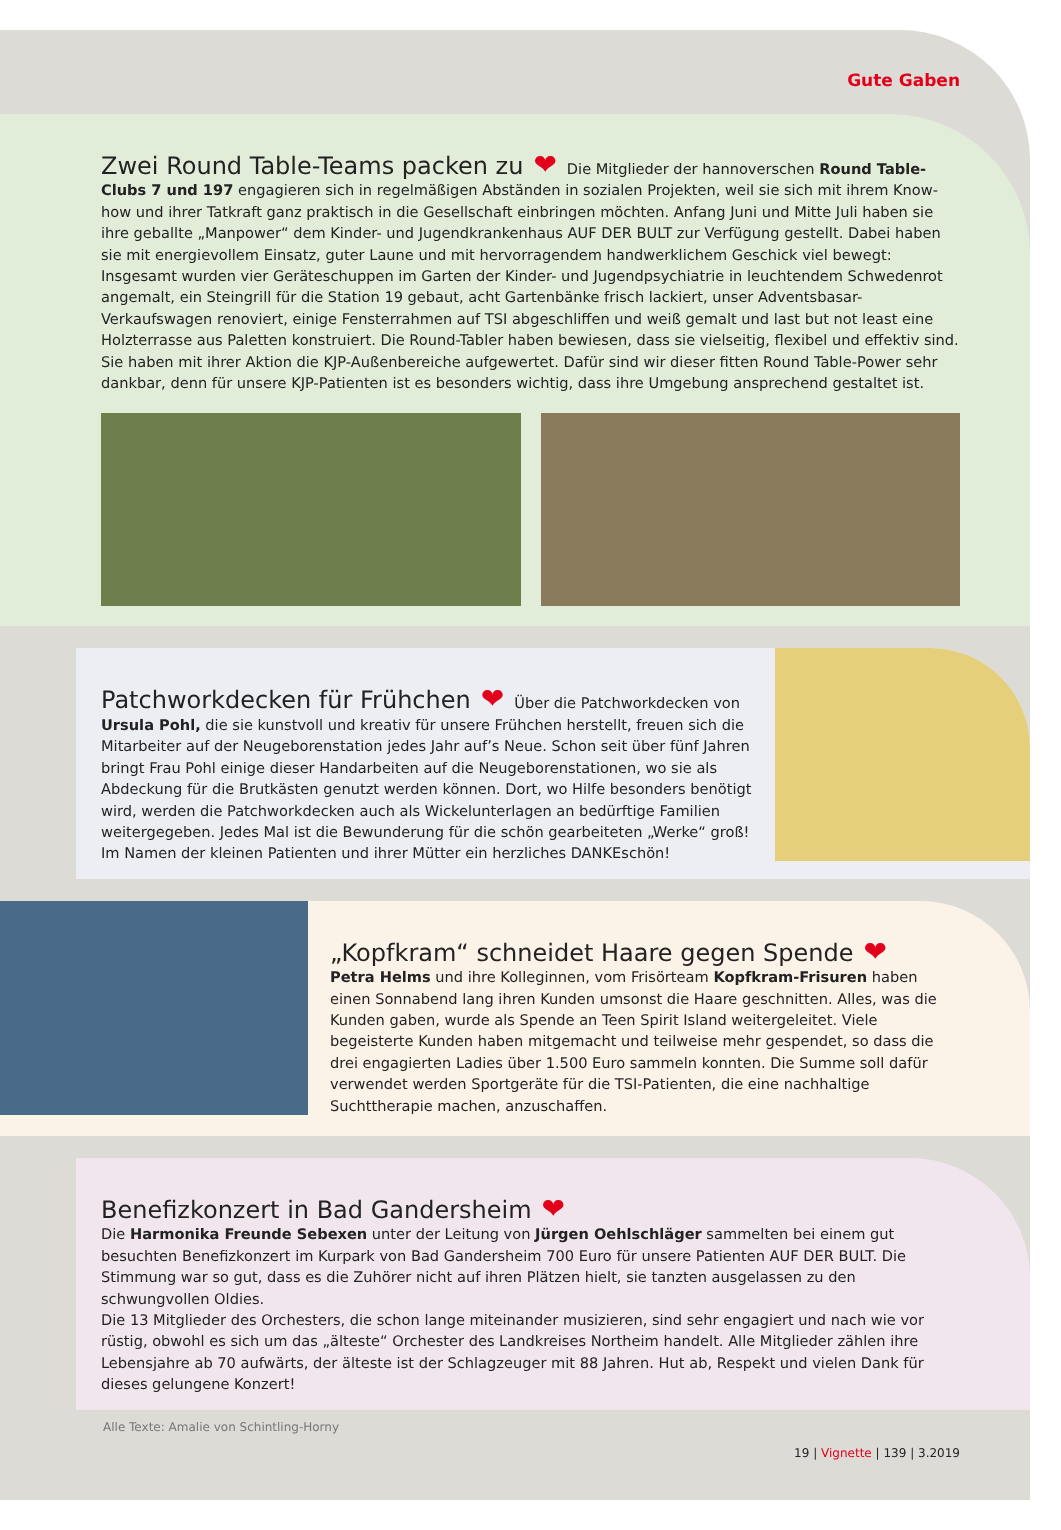Gute Gaben
Zwei Round Table-Teams packen zu
❤ Die Mitglieder der hannoverschen Round Table-Clubs 7 und 197 engagieren sich in regelmäßigen Abständen in sozialen Projekten, weil sie sich mit ihrem Know-how und ihrer Tatkraft ganz praktisch in die Gesellschaft einbringen möchten. Anfang Juni und Mitte Juli haben sie ihre geballte „Manpower“ dem Kinder- und Jugendkrankenhaus AUF DER BULT zur Verfügung gestellt. Dabei haben sie mit energievollem Einsatz, guter Laune und mit hervorragendem handwerklichem Geschick viel bewegt: Insgesamt wurden vier Geräteschuppen im Garten der Kinder- und Jugendpsychiatrie in leuchtendem Schwedenrot angemalt, ein Steingrill für die Station 19 gebaut, acht Gartenbänke frisch lackiert, unser Adventsbasar-Verkaufswagen renoviert, einige Fensterrahmen auf TSI abgeschliffen und weiß gemalt und last but not least eine Holzterrasse aus Paletten konstruiert. Die Round-Tabler haben bewiesen, dass sie vielseitig, flexibel und effektiv sind. Sie haben mit ihrer Aktion die KJP-Außenbereiche aufgewertet. Dafür sind wir dieser fitten Round Table-Power sehr dankbar, denn für unsere KJP-Patienten ist es besonders wichtig, dass ihre Umgebung ansprechend gestaltet ist.
Patchworkdecken für Frühchen
❤ Über die Patchworkdecken von Ursula Pohl, die sie kunstvoll und kreativ für unsere Frühchen herstellt, freuen sich die Mitarbeiter auf der Neugeborenstation jedes Jahr auf’s Neue. Schon seit über fünf Jahren bringt Frau Pohl einige dieser Handarbeiten auf die Neugeborenstationen, wo sie als Abdeckung für die Brutkästen genutzt werden können. Dort, wo Hilfe besonders benötigt wird, werden die Patchworkdecken auch als Wickelunterlagen an bedürftige Familien weitergegeben. Jedes Mal ist die Bewunderung für die schön gearbeiteten „Werke“ groß! Im Namen der kleinen Patienten und ihrer Mütter ein herzliches DANKEschön!
„Kopfkram“ schneidet Haare gegen Spende
❤
Petra Helms und ihre Kolleginnen, vom Frisörteam Kopfkram-Frisuren haben einen Sonnabend lang ihren Kunden umsonst die Haare geschnitten. Alles, was die Kunden gaben, wurde als Spende an Teen Spirit Island weitergeleitet. Viele begeisterte Kunden haben mitgemacht und teilweise mehr gespendet, so dass die drei engagierten Ladies über 1.500 Euro sammeln konnten. Die Summe soll dafür verwendet werden Sportgeräte für die TSI-Patienten, die eine nachhaltige Suchttherapie machen, anzuschaffen.
Benefizkonzert in Bad Gandersheim
❤
Die Harmonika Freunde Sebexen unter der Leitung von Jürgen Oehlschläger sammelten bei einem gut besuchten Benefizkonzert im Kurpark von Bad Gandersheim 700 Euro für unsere Patienten AUF DER BULT. Die Stimmung war so gut, dass es die Zuhörer nicht auf ihren Plätzen hielt, sie tanzten ausgelassen zu den schwungvollen Oldies.
Die 13 Mitglieder des Orchesters, die schon lange miteinander musizieren, sind sehr engagiert und nach wie vor rüstig, obwohl es sich um das „älteste“ Orchester des Landkreises Northeim handelt. Alle Mitglieder zählen ihre Lebensjahre ab 70 aufwärts, der älteste ist der Schlagzeuger mit 88 Jahren. Hut ab, Respekt und vielen Dank für dieses gelungene Konzert!
Alle Texte: Amalie von Schintling-Horny
19 | Vignette | 139 | 3.2019